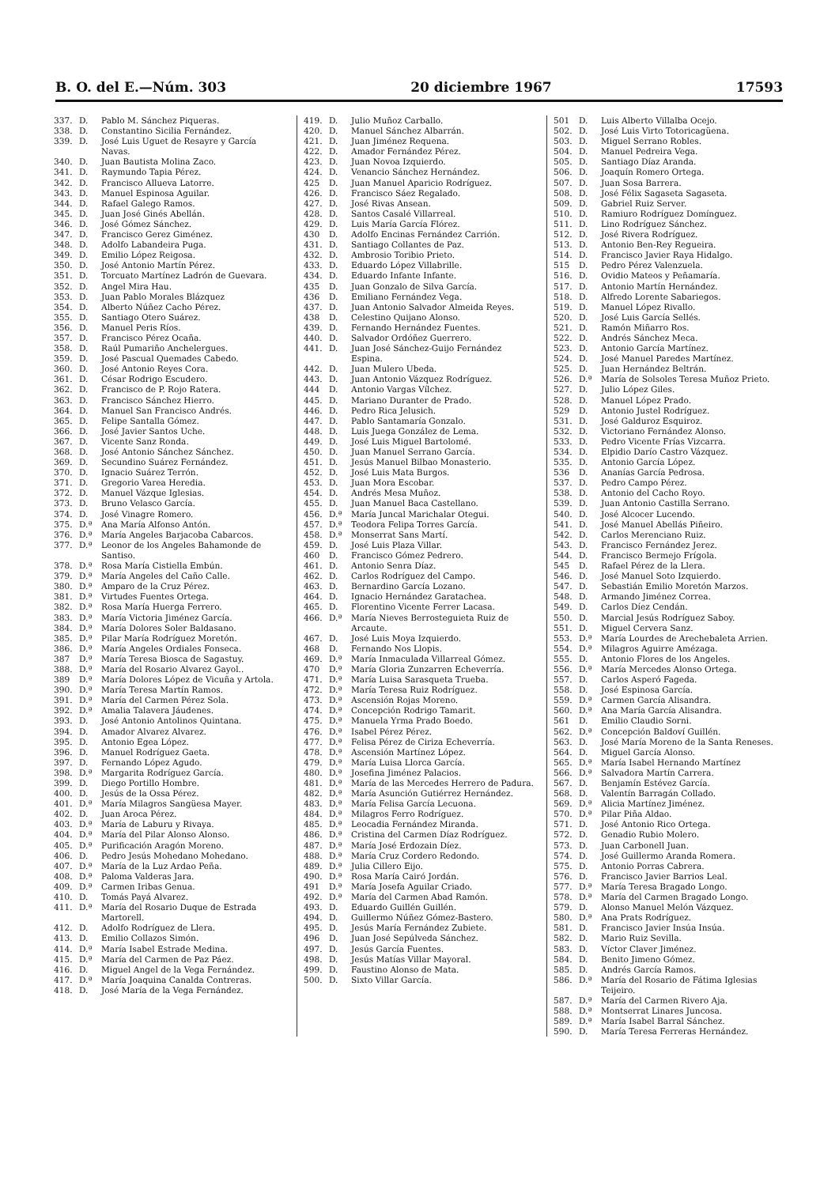B. O. del E.—Núm. 303 20 diciembre 1967 17593
337. D. Pablo M. Sánchez Piqueras.
338. D. Constantino Sicilia Fernández.
339. D. José Luis Uguet de Resayre y García Navas.
340. D. Juan Bautista Molina Zaco.
341. D. Raymundo Tapia Pérez.
342. D. Francisco Allueva Latorre.
343. D. Manuel Espinosa Aguilar.
344. D. Rafael Galego Ramos.
345. D. Juan José Ginés Abellán.
346. D. José Gómez Sánchez.
347. D. Francisco Gerez Giménez.
348. D. Adolfo Labandeira Puga.
349. D. Emilio López Reigosa.
350. D. José Antonio Martín Pérez.
351. D. Torcuato Martínez Ladrón de Guevara.
352. D. Angel Mira Hau.
353. D. Juan Pablo Morales Blázquez
354. D. Alberto Núñez Cacho Pérez.
355. D. Santiago Otero Suárez.
356. D. Manuel Peris Ríos.
357. D. Francisco Pérez Ocaña.
358. D. Raúl Pumariño Anchelergues.
359. D. José Pascual Quemades Cabedo.
360. D. José Antonio Reyes Cora.
361. D. César Rodrigo Escudero.
362. D. Francisco de P. Rojo Ratera.
363. D. Francisco Sánchez Hierro.
364. D. Manuel San Francisco Andrés.
365. D. Felipe Santalla Gómez.
366. D. José Javier Santos Uche.
367. D. Vicente Sanz Ronda.
368. D. José Antonio Sánchez Sánchez.
369. D. Secundino Suárez Fernández.
370. D. Ignacio Suárez Terrón.
371. D. Gregorio Varea Heredia.
372. D. Manuel Vázque Iglesias.
373. D. Bruno Velasco García.
374. D. José Vinagre Romero.
375. D.ª Ana María Alfonso Antón.
376. D.ª María Angeles Barjacoba Cabarcos.
377. D.ª Leonor de los Angeles Bahamonde de Santiso.
378. D.ª Rosa María Cistiella Embún.
379. D.ª María Angeles del Caño Calle.
380. D.ª Amparo de la Cruz Pérez.
381. D.ª Virtudes Fuentes Ortega.
382. D.ª Rosa María Huerga Ferrero.
383. D.ª María Victoria Jiménez García.
384. D.ª María Dolores Soler Baldasano.
385. D.ª Pilar María Rodríguez Moretón.
386. D.ª María Angeles Ordiales Fonseca.
387 D.ª María Teresa Biosca de Sagastuy.
388. D.ª María del Rosario Alvarez Gayol..
389 D.ª María Dolores López de Vicuña y Artola.
390. D.ª María Teresa Martín Ramos.
391. D.ª María del Carmen Pérez Sola.
392. D.ª Amalia Talavera Jáudenes.
393. D. José Antonio Antolinos Quintana.
394. D. Amador Alvarez Alvarez.
395. D. Antonio Egea López.
396. D. Manuel Rodríguez Gaeta.
397. D. Fernando López Agudo.
398. D.ª Margarita Rodríguez García.
399. D. Diego Portillo Hombre.
400. D. Jesús de la Ossa Pérez.
401. D.ª María Milagros Sangüesa Mayer.
402. D. Juan Aroca Pérez.
403. D.ª María de Laburu y Rivaya.
404. D.ª María del Pilar Alonso Alonso.
405. D.ª Purificación Aragón Moreno.
406. D. Pedro Jesús Mohedano Mohedano.
407. D.ª María de la Luz Ardao Peña.
408. D.ª Paloma Valderas Jara.
409. D.ª Carmen Iribas Genua.
410. D. Tomás Payá Alvarez.
411. D.ª María del Rosario Duque de Estrada Martorell.
412. D. Adolfo Rodríguez de Llera.
413. D. Emilio Collazos Simón.
414. D.ª María Isabel Estrade Medina.
415. D.ª María del Carmen de Paz Páez.
416. D. Miguel Angel de la Vega Fernández.
417. D.ª María Joaquina Canalda Contreras.
418. D. José María de la Vega Fernández.
419. D. Julio Muñoz Carballo.
420. D. Manuel Sánchez Albarrán.
421. D. Juan Jiménez Requena.
422. D. Amador Fernández Pérez.
423. D. Juan Novoa Izquierdo.
424. D. Venancio Sánchez Hernández.
425 D. Juan Manuel Aparicio Rodríguez.
426. D. Francisco Sáez Regalado.
427. D. José Rivas Ansean.
428. D. Santos Casalé Villarreal.
429. D. Luis María García Flórez.
430 D. Adolfo Encinas Fernández Carrión.
431. D. Santiago Collantes de Paz.
432. D. Ambrosio Toribio Prieto.
433. D. Eduardo López Villabrille.
434. D. Eduardo Infante Infante.
435 D. Juan Gonzalo de Silva García.
436 D. Emiliano Fernández Vega.
437. D. Juan Antonio Salvador Almeida Reyes.
438 D. Celestino Quijano Alonso.
439. D. Fernando Hernández Fuentes.
440. D. Salvador Ordóñez Guerrero.
441. D. Juan José Sánchez-Guijo Fernández Espina.
442. D. Juan Mulero Ubeda.
443. D. Juan Antonio Vázquez Rodríguez.
444 D. Antonio Vargas Vílchez.
445. D. Mariano Duranter de Prado.
446. D. Pedro Rica Jelusich.
447. D. Pablo Santamaría Gonzalo.
448. D. Luis Juega González de Lema.
449. D. José Luis Miguel Bartolomé.
450. D. Juan Manuel Serrano García.
451. D. Jesús Manuel Bilbao Monasterio.
452. D. José Luis Mata Burgos.
453. D. Juan Mora Escobar.
454. D. Andrés Mesa Muñoz.
455. D. Juan Manuel Baca Castellano.
456. D.ª María Juncal Marichalar Otegui.
457. D.ª Teodora Felipa Torres García.
458. D.ª Monserrat Sans Martí.
459. D. José Luis Plaza Villar.
460 D. Francisco Gómez Pedrero.
461. D. Antonio Senra Díaz.
462. D. Carlos Rodríguez del Campo.
463. D. Bernardino García Lozano.
464. D. Ignacio Hernández Garatachea.
465. D. Florentino Vicente Ferrer Lacasa.
466. D.ª María Nieves Berrosteguieta Ruiz de Arcaute.
467. D. José Luis Moya Izquierdo.
468 D. Fernando Nos Llopis.
469. D.ª María Inmaculada Villarreal Gómez.
470 D.ª María Gloria Zunzarren Echeverría.
471. D.ª María Luisa Sarasqueta Trueba.
472. D.ª María Teresa Ruiz Rodríguez.
473. D.ª Ascensión Rojas Moreno.
474. D.ª Concepción Rodrigo Tamarit.
475. D.ª Manuela Yrma Prado Boedo.
476. D.ª Isabel Pérez Pérez.
477. D.ª Felisa Pérez de Ciriza Echeverría.
478. D.ª Ascensión Martínez López.
479. D.ª María Luisa Llorca García.
480. D.ª Josefina Jiménez Palacios.
481. D.ª María de las Mercedes Herrero de Padura.
482. D.ª María Asunción Gutiérrez Hernández.
483. D.ª María Felisa García Lecuona.
484. D.ª Milagros Ferro Rodríguez.
485. D.ª Leocadia Fernández Miranda.
486. D.ª Cristina del Carmen Díaz Rodríguez.
487. D.ª María José Erdozain Díez.
488. D.ª María Cruz Cordero Redondo.
489. D.ª Julia Cillero Eijo.
490. D.ª Rosa María Cairó Jordán.
491 D.ª María Josefa Aguilar Criado.
492. D.ª María del Carmen Abad Ramón.
493. D. Eduardo Guillén Guillén.
494. D. Guillermo Núñez Gómez-Bastero.
495. D. Jesús María Fernández Zubiete.
496 D. Juan José Sepúlveda Sánchez.
497. D. Jesús García Fuentes.
498. D. Jesús Matías Villar Mayoral.
499. D. Faustino Alonso de Mata.
500. D. Sixto Villar García.
501 D. Luis Alberto Villalba Ocejo.
502. D. José Luis Virto Totoricagüena.
503. D. Miguel Serrano Robles.
504. D. Manuel Pedreira Vega.
505. D. Santiago Díaz Aranda.
506. D. Joaquín Romero Ortega.
507. D. Juan Sosa Barrera.
508. D. José Félix Sagaseta Sagaseta.
509. D. Gabriel Ruiz Server.
510. D. Ramiuro Rodríguez Domínguez.
511. D. Lino Rodríguez Sánchez.
512. D. José Rivera Rodríguez.
513. D. Antonio Ben-Rey Regueira.
514. D. Francisco Javier Raya Hidalgo.
515 D. Pedro Pérez Valenzuela.
516. D. Ovidio Mateos y Peñamaría.
517. D. Antonio Martín Hernández.
518. D. Alfredo Lorente Sabariegos.
519. D. Manuel López Rivallo.
520. D. José Luis García Sellés.
521. D. Ramón Miñarro Ros.
522. D. Andrés Sánchez Meca.
523. D. Antonio García Martínez.
524. D. José Manuel Paredes Martínez.
525. D. Juan Hernández Beltrán.
526. D.ª María de Solsoles Teresa Muñoz Prieto.
527. D. Julio López Giles.
528. D. Manuel López Prado.
529 D. Antonio Justel Rodríguez.
531. D. José Galduroz Esquiroz.
532. D. Victoriano Fernández Alonso.
533. D. Pedro Vicente Frías Vizcarra.
534. D. Elpidio Darío Castro Vázquez.
535. D. Antonio García López.
536 D. Ananías García Pedrosa.
537. D. Pedro Campo Pérez.
538. D. Antonio del Cacho Royo.
539. D. Juan Antonio Castilla Serrano.
540. D. José Alcocer Lucendo.
541. D. José Manuel Abellás Piñeiro.
542. D. Carlos Merenciano Ruiz.
543. D. Francisco Fernández Jerez.
544. D. Francisco Bermejo Frígola.
545 D. Rafael Pérez de la Llera.
546. D. José Manuel Soto Izquierdo.
547. D. Sebastián Emilio Moretón Marzos.
548. D. Armando Jiménez Correa.
549. D. Carlos Díez Cendán.
550. D. Marcial Jesús Rodríguez Saboy.
551. D. Miguel Cervera Sanz.
553. D.ª María Lourdes de Arechebaleta Arrien.
554. D.ª Milagros Aguirre Amézaga.
555. D. Antonio Flores de los Angeles.
556. D.ª María Mercedes Alonso Ortega.
557. D. Carlos Asperó Fageda.
558. D. José Espinosa García.
559. D.ª Carmen García Alisandra.
560. D.ª Ana María García Alisandra.
561 D. Emilio Claudio Sorni.
562. D.ª Concepción Baldoví Guillén.
563. D. José María Moreno de la Santa Reneses.
564. D. Miguel García Alonso.
565. D.ª María Isabel Hernando Martínez
566. D.ª Salvadora Martín Carrera.
567. D. Benjamín Estévez García.
568. D. Valentín Barragán Collado.
569. D.ª Alicia Martínez Jiménez.
570. D.ª Pilar Piña Aldao.
571. D. José Antonio Rico Ortega.
572. D. Genadio Rubio Molero.
573. D. Juan Carbonell Juan.
574. D. José Guillermo Aranda Romera.
575. D. Antonio Porras Cabrera.
576. D. Francisco Javier Barrios Leal.
577. D.ª María Teresa Bragado Longo.
578. D.ª María del Carmen Bragado Longo.
579. D. Alonso Manuel Melón Vázquez.
580. D.ª Ana Prats Rodríguez.
581. D. Francisco Javier Insúa Insúa.
582. D. Mario Ruiz Sevilla.
583. D. Víctor Claver Jiménez.
584. D. Benito Jimeno Gómez.
585. D. Andrés García Ramos.
586. D.ª María del Rosario de Fátima Iglesias Teijeiro.
587. D.ª María del Carmen Rivero Aja.
588. D.ª Montserrat Linares Juncosa.
589. D.ª María Isabel Barral Sánchez.
590. D. María Teresa Ferreras Hernández.